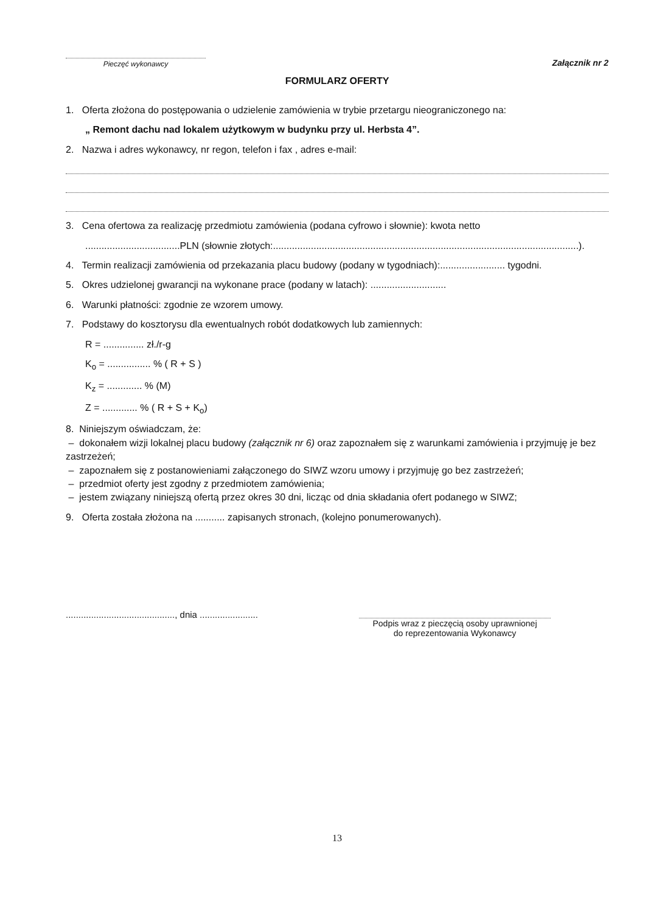Pieczęć wykonawcy
Załącznik nr 2
FORMULARZ OFERTY
1. Oferta złożona do postępowania o udzielenie zamówienia w trybie przetargu nieograniczonego na:
„ Remont dachu nad lokalem użytkowym w budynku przy ul. Herbsta 4”.
2. Nazwa i adres wykonawcy, nr regon, telefon i fax , adres e-mail:
3. Cena ofertowa za realizację przedmiotu zamówienia (podana cyfrowo i słownie): kwota netto
...................................PLN (słownie złotych:.................................................................................................................).
4. Termin realizacji zamówienia od przekazania placu budowy (podany w tygodniach):........................ tygodni.
5. Okres udzielonej gwarancji na wykonane prace (podany w latach): ............................
6. Warunki płatności: zgodnie ze wzorem umowy.
7. Podstawy do kosztorysu dla ewentualnych robót dodatkowych lub zamiennych:
R = ............... zł./r-g
K<sub>o</sub> = ................ % ( R + S )
K<sub>z</sub> = ............. % (M)
Z = ............. % ( R + S + K<sub>o</sub>)
8. Niniejszym oświadczam, że:
– dokonałem wizji lokalnej placu budowy (załącznik nr 6) oraz zapoznałem się z warunkami zamówienia i przyjmuję je bez zastrzeżeń;
– zapoznałem się z postanowieniami załączonego do SIWZ wzoru umowy i przyjmuję go bez zastrzeżeń;
– przedmiot oferty jest zgodny z przedmiotem zamówienia;
– jestem związany niniejszą ofertą przez okres 30 dni, licząc od dnia składania ofert podanego w SIWZ;
9. Oferta została złożona na ........... zapisanych stronach, (kolejno ponumerowanych).
..........................................., dnia .......................
Podpis wraz z pieczęcią osoby uprawnionej
do reprezentowania Wykonawcy
13